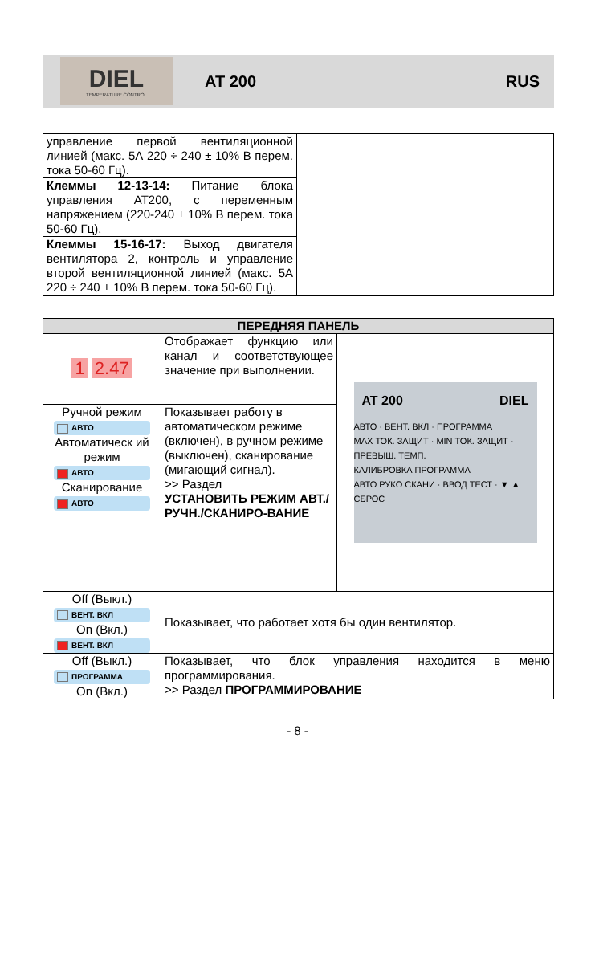DIEL
TEMPERATURE CONTROL
AT 200 RUS
| управление первой вентиляционной линией (макс. 5А 220 ÷ 240 ± 10% В перем. тока 50-60 Гц). | |
| Клеммы 12-13-14: Питание блока управления AT200, с переменным напряжением (220-240 ± 10% В перем. тока 50-60 Гц). | |
| Клеммы 15-16-17: Выход двигателя вентилятора 2, контроль и управление второй вентиляционной линией (макс. 5А 220 ÷ 240 ± 10% В перем. тока 50-60 Гц). | |
| ПЕРЕДНЯЯ ПАНЕЛЬ | | |
| --- | --- | --- |
| 1 2.47 | Отображает функцию или канал и соответствующее значение при выполнении. | AT 200 DIEL АВТО · ВЕНТ. ВКЛ · ПРОГРАММА MAX ТОК. ЗАЩИТ · MIN ТОК. ЗАЩИТ · ПРЕВЫШ. ТЕМП. КАЛИБРОВКА ПРОГРАММА АВТО РУКО СКАНИ · ВВОД ТЕСТ · ▼ ▲ СБРОС |
| Ручной режим АВТО Автоматическ ий режим АВТО Сканирование АВТО | Показывает работу в автоматическом режиме (включен), в ручном режиме (выключен), сканирование (мигающий сигнал). >> Раздел УСТАНОВИТЬ РЕЖИМ АВТ./РУЧН./СКАНИРО-ВАНИЕ | |
| Off (Выкл.) ВЕНТ. ВКЛ On (Вкл.) ВЕНТ. ВКЛ | Показывает, что работает хотя бы один вентилятор. | |
| Off (Выкл.) ПРОГРАММА On (Вкл.) | Показывает, что блок управления находится в меню программирования. >> Раздел ПРОГРАММИРОВАНИЕ | |
- 8 -